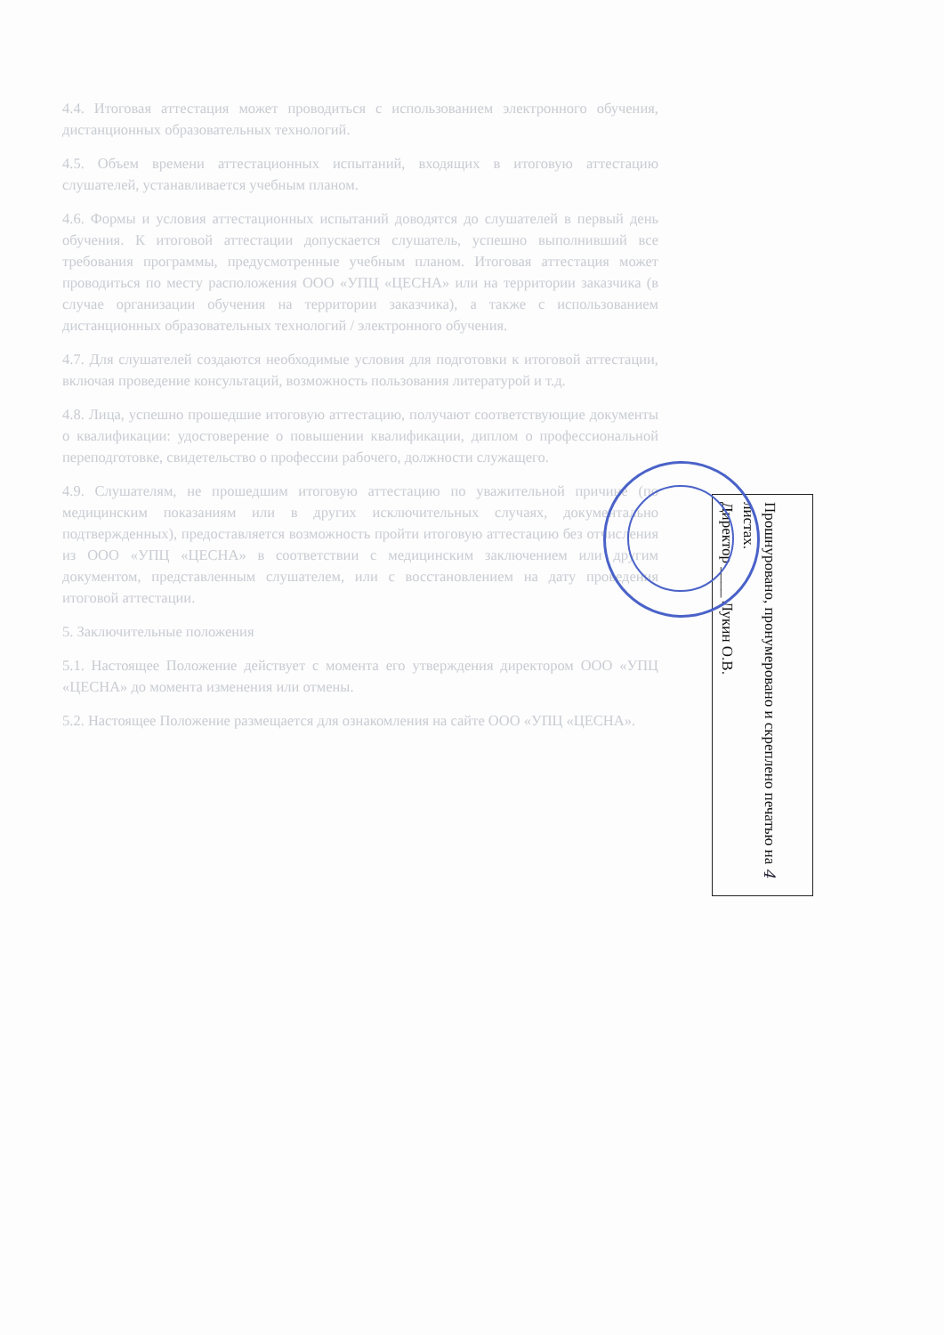4.4. Итоговая аттестация может проводиться с использованием электронного обучения, дистанционных образовательных технологий.
4.5. Объем времени аттестационных испытаний, входящих в итоговую аттестацию слушателей, устанавливается учебным планом.
4.6. Формы и условия аттестационных испытаний доводятся до слушателей в первый день обучения. К итоговой аттестации допускается слушатель, успешно выполнивший все требования программы, предусмотренные учебным планом. Итоговая аттестация может проводиться по месту расположения ООО «УПЦ «ЦЕСНА» или на территории заказчика (в случае организации обучения на территории заказчика), а также с использованием дистанционных образовательных технологий / электронного обучения.
4.7. Для слушателей создаются необходимые условия для подготовки к итоговой аттестации, включая проведение консультаций, возможность пользования литературой и т.д.
4.8. Лица, успешно прошедшие итоговую аттестацию, получают соответствующие документы о квалификации: удостоверение о повышении квалификации, диплом о профессиональной переподготовке, свидетельство о профессии рабочего, должности служащего.
4.9. Слушателям, не прошедшим итоговую аттестацию по уважительной причине (по медицинским показаниям или в других исключительных случаях, документально подтвержденных), предоставляется возможность пройти итоговую аттестацию без отчисления из ООО «УПЦ «ЦЕСНА» в соответствии с медицинским заключением или другим документом, представленным слушателем, или с восстановлением на дату проведения итоговой аттестации.
5. Заключительные положения
5.1. Настоящее Положение действует с момента его утверждения директором ООО «УПЦ «ЦЕСНА» до момента изменения или отмены.
5.2. Настоящее Положение размещается для ознакомления на сайте ООО «УПЦ «ЦЕСНА».
Прошнуровано, пронумеровано и скреплено печатью на 4 листах.
Директор ____ Лукин О.В.